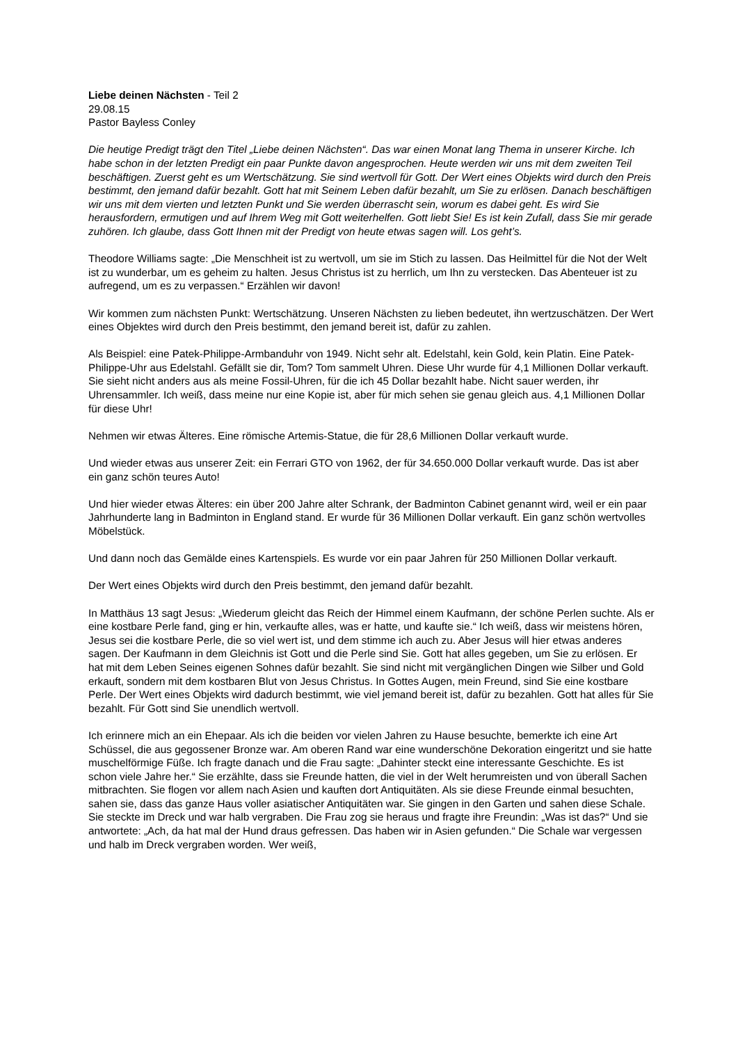Liebe deinen Nächsten - Teil 2
29.08.15
Pastor Bayless Conley
Die heutige Predigt trägt den Titel „Liebe deinen Nächsten“. Das war einen Monat lang Thema in unserer Kirche. Ich habe schon in der letzten Predigt ein paar Punkte davon angesprochen. Heute werden wir uns mit dem zweiten Teil beschäftigen. Zuerst geht es um Wertschätzung. Sie sind wertvoll für Gott. Der Wert eines Objekts wird durch den Preis bestimmt, den jemand dafür bezahlt. Gott hat mit Seinem Leben dafür bezahlt, um Sie zu erlösen. Danach beschäftigen wir uns mit dem vierten und letzten Punkt und Sie werden überrascht sein, worum es dabei geht. Es wird Sie herausfordern, ermutigen und auf Ihrem Weg mit Gott weiterhelfen. Gott liebt Sie! Es ist kein Zufall, dass Sie mir gerade zuhören. Ich glaube, dass Gott Ihnen mit der Predigt von heute etwas sagen will. Los geht’s.
Theodore Williams sagte: „Die Menschheit ist zu wertvoll, um sie im Stich zu lassen. Das Heilmittel für die Not der Welt ist zu wunderbar, um es geheim zu halten. Jesus Christus ist zu herrlich, um Ihn zu verstecken. Das Abenteuer ist zu aufregend, um es zu verpassen.“ Erzählen wir davon!
Wir kommen zum nächsten Punkt: Wertschätzung. Unseren Nächsten zu lieben bedeutet, ihn wertzuschätzen. Der Wert eines Objektes wird durch den Preis bestimmt, den jemand bereit ist, dafür zu zahlen.
Als Beispiel: eine Patek-Philippe-Armbanduhr von 1949. Nicht sehr alt. Edelstahl, kein Gold, kein Platin. Eine Patek-Philippe-Uhr aus Edelstahl. Gefällt sie dir, Tom? Tom sammelt Uhren. Diese Uhr wurde für 4,1 Millionen Dollar verkauft. Sie sieht nicht anders aus als meine Fossil-Uhren, für die ich 45 Dollar bezahlt habe. Nicht sauer werden, ihr Uhrensammler. Ich weiß, dass meine nur eine Kopie ist, aber für mich sehen sie genau gleich aus. 4,1 Millionen Dollar für diese Uhr!
Nehmen wir etwas Älteres. Eine römische Artemis-Statue, die für 28,6 Millionen Dollar verkauft wurde.
Und wieder etwas aus unserer Zeit: ein Ferrari GTO von 1962, der für 34.650.000 Dollar verkauft wurde. Das ist aber ein ganz schön teures Auto!
Und hier wieder etwas Älteres: ein über 200 Jahre alter Schrank, der Badminton Cabinet genannt wird, weil er ein paar Jahrhunderte lang in Badminton in England stand. Er wurde für 36 Millionen Dollar verkauft. Ein ganz schön wertvolles Möbelstück.
Und dann noch das Gemälde eines Kartenspiels. Es wurde vor ein paar Jahren für 250 Millionen Dollar verkauft.
Der Wert eines Objekts wird durch den Preis bestimmt, den jemand dafür bezahlt.
In Matthäus 13 sagt Jesus: „Wiederum gleicht das Reich der Himmel einem Kaufmann, der schöne Perlen suchte. Als er eine kostbare Perle fand, ging er hin, verkaufte alles, was er hatte, und kaufte sie.“ Ich weiß, dass wir meistens hören, Jesus sei die kostbare Perle, die so viel wert ist, und dem stimme ich auch zu. Aber Jesus will hier etwas anderes sagen. Der Kaufmann in dem Gleichnis ist Gott und die Perle sind Sie. Gott hat alles gegeben, um Sie zu erlösen. Er hat mit dem Leben Seines eigenen Sohnes dafür bezahlt. Sie sind nicht mit vergänglichen Dingen wie Silber und Gold erkauft, sondern mit dem kostbaren Blut von Jesus Christus. In Gottes Augen, mein Freund, sind Sie eine kostbare Perle. Der Wert eines Objekts wird dadurch bestimmt, wie viel jemand bereit ist, dafür zu bezahlen. Gott hat alles für Sie bezahlt. Für Gott sind Sie unendlich wertvoll.
Ich erinnere mich an ein Ehepaar. Als ich die beiden vor vielen Jahren zu Hause besuchte, bemerkte ich eine Art Schüssel, die aus gegossener Bronze war. Am oberen Rand war eine wunderschöne Dekoration eingeritzt und sie hatte muschelförmige Füße. Ich fragte danach und die Frau sagte: „Dahinter steckt eine interessante Geschichte. Es ist schon viele Jahre her.“ Sie erzählte, dass sie Freunde hatten, die viel in der Welt herumreisten und von überall Sachen mitbrachten. Sie flogen vor allem nach Asien und kauften dort Antiquitäten. Als sie diese Freunde einmal besuchten, sahen sie, dass das ganze Haus voller asiatischer Antiquitäten war. Sie gingen in den Garten und sahen diese Schale. Sie steckte im Dreck und war halb vergraben. Die Frau zog sie heraus und fragte ihre Freundin: „Was ist das?“ Und sie antwortete: „Ach, da hat mal der Hund draus gefressen. Das haben wir in Asien gefunden.“ Die Schale war vergessen und halb im Dreck vergraben worden. Wer weiß,